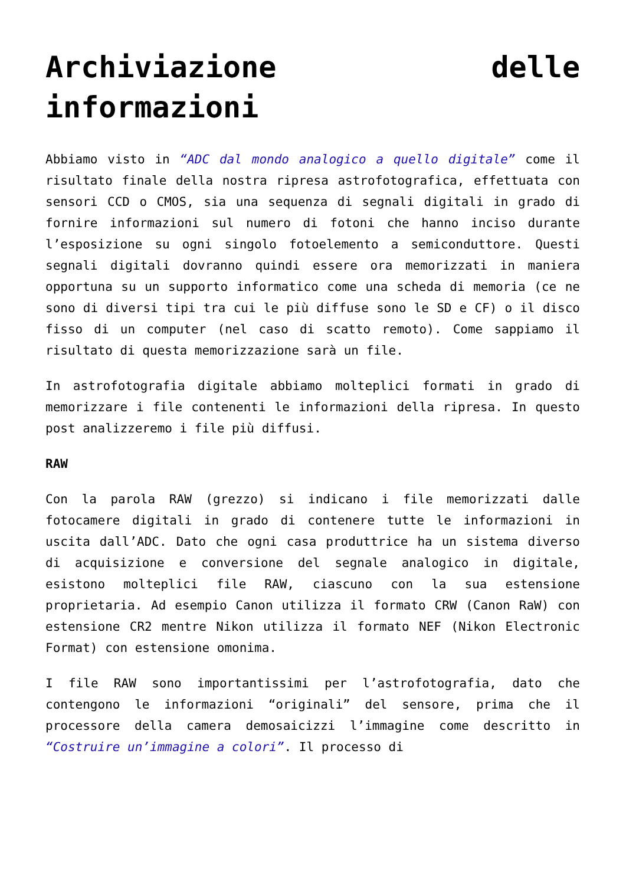Archiviazione delle informazioni
Abbiamo visto in “ADC dal mondo analogico a quello digitale” come il risultato finale della nostra ripresa astrofotografica, effettuata con sensori CCD o CMOS, sia una sequenza di segnali digitali in grado di fornire informazioni sul numero di fotoni che hanno inciso durante l’esposizione su ogni singolo fotoelemento a semiconduttore. Questi segnali digitali dovranno quindi essere ora memorizzati in maniera opportuna su un supporto informatico come una scheda di memoria (ce ne sono di diversi tipi tra cui le più diffuse sono le SD e CF) o il disco fisso di un computer (nel caso di scatto remoto). Come sappiamo il risultato di questa memorizzazione sarà un file.
In astrofotografia digitale abbiamo molteplici formati in grado di memorizzare i file contenenti le informazioni della ripresa. In questo post analizzeremo i file più diffusi.
RAW
Con la parola RAW (grezzo) si indicano i file memorizzati dalle fotocamere digitali in grado di contenere tutte le informazioni in uscita dall’ADC. Dato che ogni casa produttrice ha un sistema diverso di acquisizione e conversione del segnale analogico in digitale, esistono molteplici file RAW, ciascuno con la sua estensione proprietaria. Ad esempio Canon utilizza il formato CRW (Canon RaW) con estensione CR2 mentre Nikon utilizza il formato NEF (Nikon Electronic Format) con estensione omonima.
I file RAW sono importantissimi per l’astrofotografia, dato che contengono le informazioni “originali” del sensore, prima che il processore della camera demosaicizzi l’immagine come descritto in “Costruire un’immagine a colori”. Il processo di